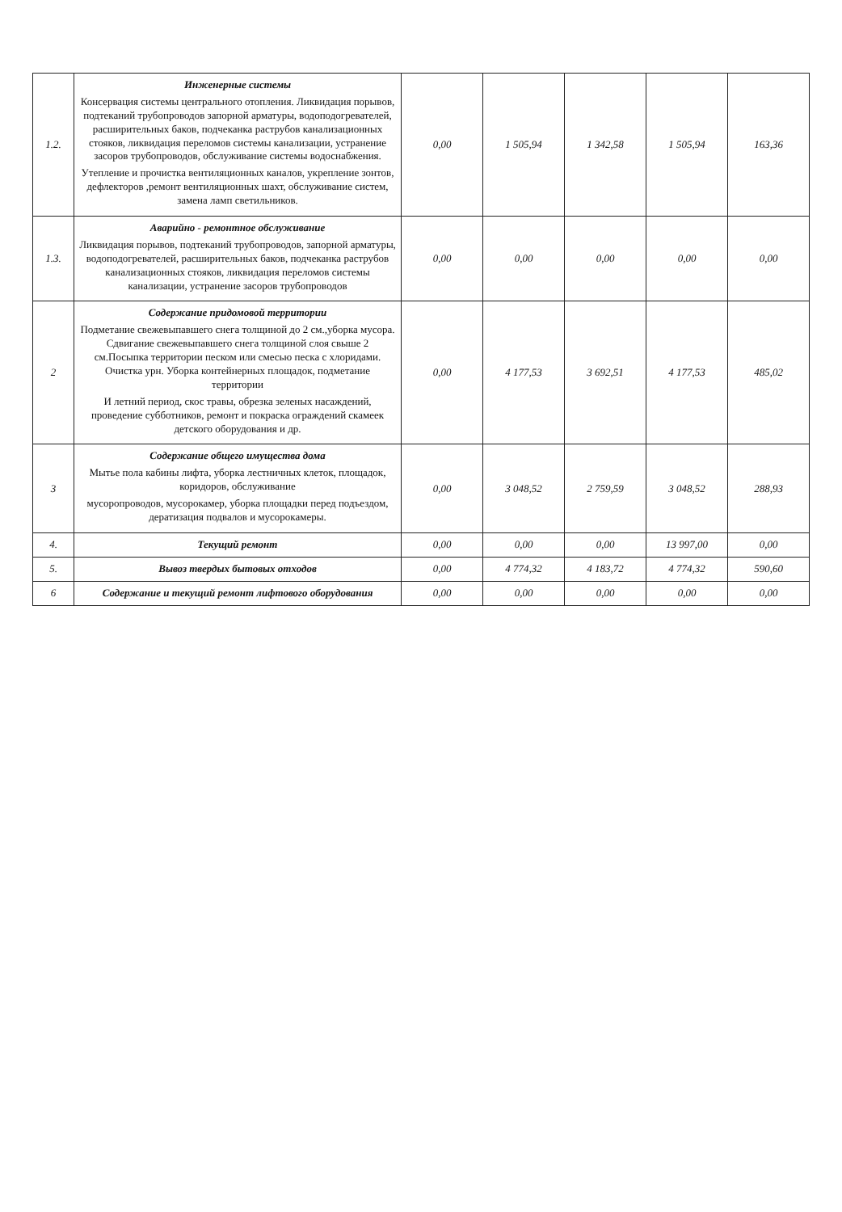| 1.2. | Инженерные системы Консервация системы центрального отопления. Ликвидация порывов, подтеканий трубопроводов запорной арматуры, водоподогревателей, расширительных баков, подчеканка раструбов канализационных стояков, ликвидация переломов системы канализации, устранение засоров трубопроводов, обслуживание системы водоснабжения. Утепление и прочистка вентиляционных каналов, укрепление зонтов, дефлекторов ,ремонт вентиляционных шахт, обслуживание систем, замена ламп светильников. | 0,00 | 1 505,94 | 1 342,58 | 1 505,94 | 163,36 |
| 1.3. | Аварийно - ремонтное обслуживание Ликвидация порывов, подтеканий трубопроводов, запорной арматуры, водоподогревателей, расширительных баков, подчеканка раструбов канализационных стояков, ликвидация переломов системы канализации, устранение засоров трубопроводов | 0,00 | 0,00 | 0,00 | 0,00 | 0,00 |
| 2 | Содержание придомовой территории Подметание свежевыпавшего снега толщиной до 2 см.,уборка мусора. Сдвигание свежевыпавшего снега толщиной слоя свыше 2 см.Посыпка территории песком или смесью песка с хлоридами. Очистка урн. Уборка контейнерных площадок, подметание территории И летний период, скос травы, обрезка зеленых насаждений, проведение субботников, ремонт и покраска ограждений скамеек детского оборудования и др. | 0,00 | 4 177,53 | 3 692,51 | 4 177,53 | 485,02 |
| 3 | Содержание общего имущества дома Мытье пола кабины лифта, уборка лестничных клеток, площадок, коридоров, обслуживание мусоропроводов, мусорокамер, уборка площадки перед подъездом, дератизация подвалов и мусорокамеры. | 0,00 | 3 048,52 | 2 759,59 | 3 048,52 | 288,93 |
| 4. | Текущий ремонт | 0,00 | 0,00 | 0,00 | 13 997,00 | 0,00 |
| 5. | Вывоз твердых бытовых отходов | 0,00 | 4 774,32 | 4 183,72 | 4 774,32 | 590,60 |
| 6 | Содержание и текущий ремонт лифтового оборудования | 0,00 | 0,00 | 0,00 | 0,00 | 0,00 |